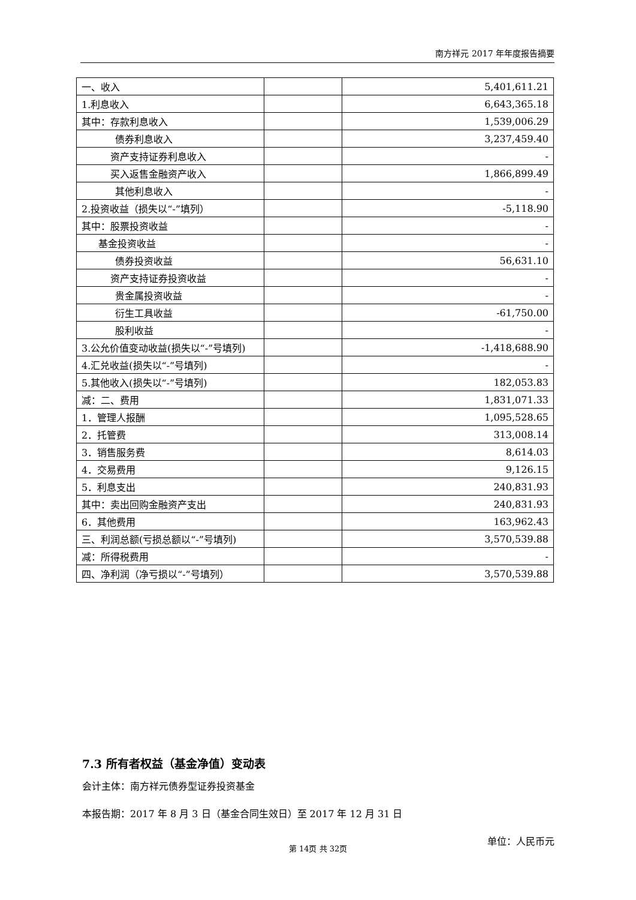南方祥元 2017 年年度报告摘要
| 一、收入 | | 5,401,611.21 |
| 1.利息收入 | | 6,643,365.18 |
| 其中：存款利息收入 | | 1,539,006.29 |
| 债券利息收入 | | 3,237,459.40 |
| 资产支持证券利息收入 | | - |
| 买入返售金融资产收入 | | 1,866,899.49 |
| 其他利息收入 | | - |
| 2.投资收益（损失以“-”填列） | | -5,118.90 |
| 其中：股票投资收益 | | - |
| 基金投资收益 | | - |
| 债券投资收益 | | 56,631.10 |
| 资产支持证券投资收益 | | - |
| 贵金属投资收益 | | - |
| 衍生工具收益 | | -61,750.00 |
| 股利收益 | | - |
| 3.公允价值变动收益(损失以“-”号填列) | | -1,418,688.90 |
| 4.汇兑收益(损失以“-”号填列) | | - |
| 5.其他收入(损失以“-”号填列) | | 182,053.83 |
| 减：二、费用 | | 1,831,071.33 |
| 1．管理人报酬 | | 1,095,528.65 |
| 2．托管费 | | 313,008.14 |
| 3．销售服务费 | | 8,614.03 |
| 4．交易费用 | | 9,126.15 |
| 5．利息支出 | | 240,831.93 |
| 其中：卖出回购金融资产支出 | | 240,831.93 |
| 6．其他费用 | | 163,962.43 |
| 三、利润总额(亏损总额以“-”号填列) | | 3,570,539.88 |
| 减：所得税费用 | | - |
| 四、净利润（净亏损以“-”号填列） | | 3,570,539.88 |
7.3 所有者权益（基金净值）变动表
会计主体：南方祥元债券型证券投资基金
本报告期：2017 年 8 月 3 日（基金合同生效日）至 2017 年 12 月 31 日
单位：人民币元
第 14页 共 32页